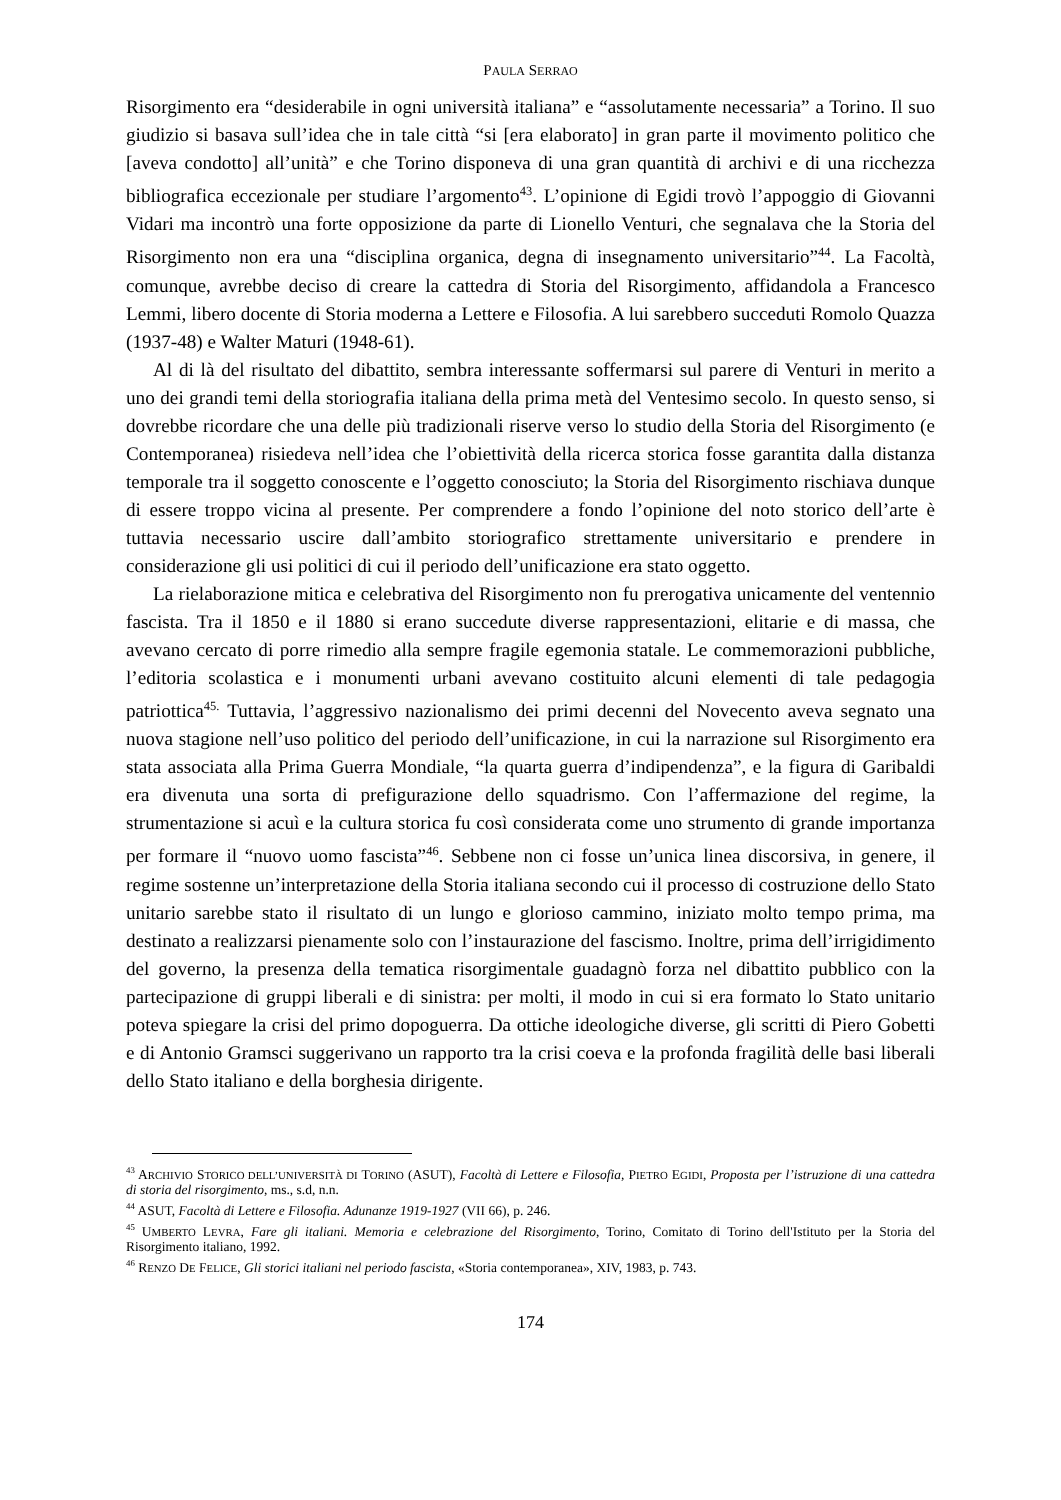PAULA SERRAO
Risorgimento era “desiderabile in ogni università italiana” e “assolutamente necessaria” a Torino. Il suo giudizio si basava sull’idea che in tale città “si [era elaborato] in gran parte il movimento politico che [aveva condotto] all’unità” e che Torino disponeva di una gran quantità di archivi e di una ricchezza bibliografica eccezionale per studiare l’argomento<sup>43</sup>. L’opinione di Egidi trovò l’appoggio di Giovanni Vidari ma incontrò una forte opposizione da parte di Lionello Venturi, che segnalava che la Storia del Risorgimento non era una “disciplina organica, degna di insegnamento universitario”<sup>44</sup>. La Facoltà, comunque, avrebbe deciso di creare la cattedra di Storia del Risorgimento, affidandola a Francesco Lemmi, libero docente di Storia moderna a Lettere e Filosofia. A lui sarebbero succeduti Romolo Quazza (1937-48) e Walter Maturi (1948-61).
Al di là del risultato del dibattito, sembra interessante soffermarsi sul parere di Venturi in merito a uno dei grandi temi della storiografia italiana della prima metà del Ventesimo secolo. In questo senso, si dovrebbe ricordare che una delle più tradizionali riserve verso lo studio della Storia del Risorgimento (e Contemporanea) risiedeva nell’idea che l’obiettività della ricerca storica fosse garantita dalla distanza temporale tra il soggetto conoscente e l’oggetto conosciuto; la Storia del Risorgimento rischiava dunque di essere troppo vicina al presente. Per comprendere a fondo l’opinione del noto storico dell’arte è tuttavia necessario uscire dall’ambito storiografico strettamente universitario e prendere in considerazione gli usi politici di cui il periodo dell’unificazione era stato oggetto.
La rielaborazione mitica e celebrativa del Risorgimento non fu prerogativa unicamente del ventennio fascista. Tra il 1850 e il 1880 si erano succedute diverse rappresentazioni, elitarie e di massa, che avevano cercato di porre rimedio alla sempre fragile egemonia statale. Le commemorazioni pubbliche, l’editoria scolastica e i monumenti urbani avevano costituito alcuni elementi di tale pedagogia patriottica<sup>45.</sup> Tuttavia, l’aggressivo nazionalismo dei primi decenni del Novecento aveva segnato una nuova stagione nell’uso politico del periodo dell’unificazione, in cui la narrazione sul Risorgimento era stata associata alla Prima Guerra Mondiale, “la quarta guerra d’indipendenza”, e la figura di Garibaldi era divenuta una sorta di prefigurazione dello squadrismo. Con l’affermazione del regime, la strumentazione si acuì e la cultura storica fu così considerata come uno strumento di grande importanza per formare il “nuovo uomo fascista”<sup>46</sup>. Sebbene non ci fosse un’unica linea discorsiva, in genere, il regime sostenne un’interpretazione della Storia italiana secondo cui il processo di costruzione dello Stato unitario sarebbe stato il risultato di un lungo e glorioso cammino, iniziato molto tempo prima, ma destinato a realizzarsi pienamente solo con l’instaurazione del fascismo. Inoltre, prima dell’irrigidimento del governo, la presenza della tematica risorgimentale guadagnò forza nel dibattito pubblico con la partecipazione di gruppi liberali e di sinistra: per molti, il modo in cui si era formato lo Stato unitario poteva spiegare la crisi del primo dopoguerra. Da ottiche ideologiche diverse, gli scritti di Piero Gobetti e di Antonio Gramsci suggerivano un rapporto tra la crisi coeva e la profonda fragilità delle basi liberali dello Stato italiano e della borghesia dirigente.
<sup>43</sup> ARCHIVIO STORICO DELL’UNIVERSITÀ DI TORINO (ASUT), Facoltà di Lettere e Filosofia, PIETRO EGIDI, Proposta per l’istruzione di una cattedra di storia del risorgimento, ms., s.d, n.n.
<sup>44</sup> ASUT, Facoltà di Lettere e Filosofia. Adunanze 1919-1927 (VII 66), p. 246.
<sup>45</sup> UMBERTO LEVRA, Fare gli italiani. Memoria e celebrazione del Risorgimento, Torino, Comitato di Torino dell'Istituto per la Storia del Risorgimento italiano, 1992.
<sup>46</sup> RENZO DE FELICE, Gli storici italiani nel periodo fascista, «Storia contemporanea», XIV, 1983, p. 743.
174